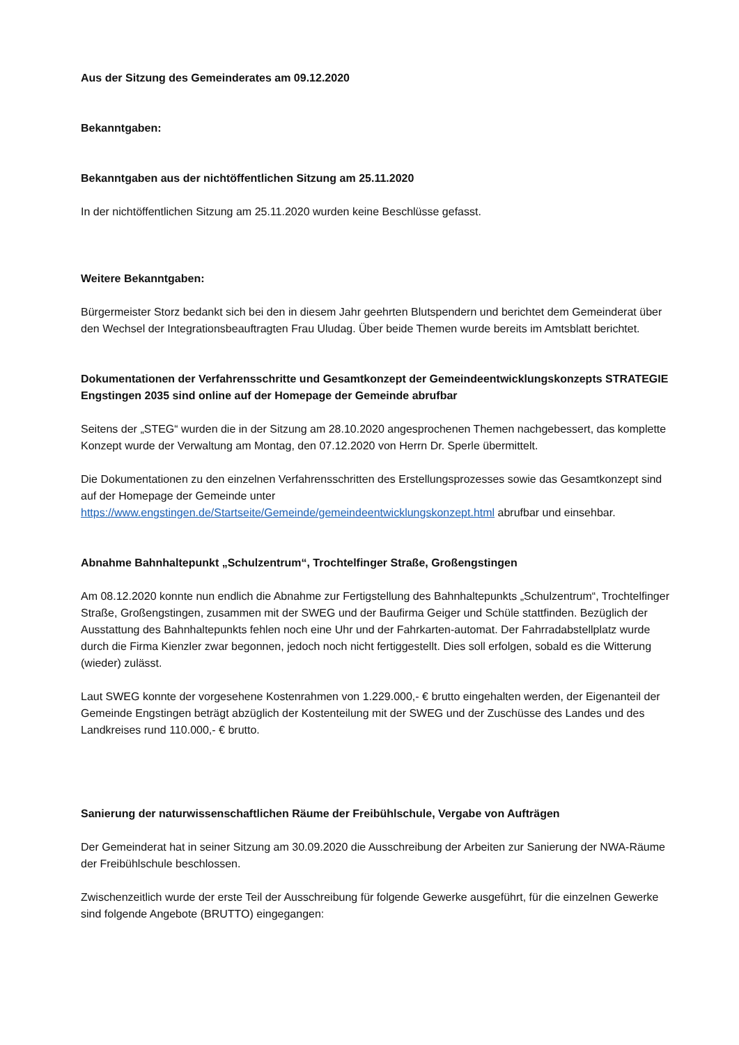Aus der Sitzung des Gemeinderates am 09.12.2020
Bekanntgaben:
Bekanntgaben aus der nichtöffentlichen Sitzung am 25.11.2020
In der nichtöffentlichen Sitzung am 25.11.2020 wurden keine Beschlüsse gefasst.
Weitere Bekanntgaben:
Bürgermeister Storz bedankt sich bei den in diesem Jahr geehrten Blutspendern und berichtet dem Gemeinderat über den Wechsel der Integrationsbeauftragten Frau Uludag. Über beide Themen wurde bereits im Amtsblatt berichtet.
Dokumentationen der Verfahrensschritte und Gesamtkonzept der Gemeindeentwicklungskonzepts STRATEGIE Engstingen 2035 sind online auf der Homepage der Gemeinde abrufbar
Seitens der „STEG“ wurden die in der Sitzung am 28.10.2020 angesprochenen Themen nachgebessert, das komplette Konzept wurde der Verwaltung am Montag, den 07.12.2020 von Herrn Dr. Sperle übermittelt.
Die Dokumentationen zu den einzelnen Verfahrensschritten des Erstellungsprozesses sowie das Gesamtkonzept sind auf der Homepage der Gemeinde unter https://www.engstingen.de/Startseite/Gemeinde/gemeindeentwicklungskonzept.html abrufbar und einsehbar.
Abnahme Bahnhaltepunkt „Schulzentrum“, Trochtelfinger Straße, Großengstingen
Am 08.12.2020 konnte nun endlich die Abnahme zur Fertigstellung des Bahnhaltepunkts „Schulzentrum“, Trochtelfinger Straße, Großengstingen, zusammen mit der SWEG und der Baufirma Geiger und Schüle stattfinden. Bezüglich der Ausstattung des Bahnhaltepunkts fehlen noch eine Uhr und der Fahrkarten-automat. Der Fahrradabstellplatz wurde durch die Firma Kienzler zwar begonnen, jedoch noch nicht fertiggestellt. Dies soll erfolgen, sobald es die Witterung (wieder) zulässt.
Laut SWEG konnte der vorgesehene Kostenrahmen von 1.229.000,- € brutto eingehalten werden, der Eigenanteil der Gemeinde Engstingen beträgt abzüglich der Kostenteilung mit der SWEG und der Zuschüsse des Landes und des Landkreises rund 110.000,- € brutto.
Sanierung der naturwissenschaftlichen Räume der Freibühlschule, Vergabe von Aufträgen
Der Gemeinderat hat in seiner Sitzung am 30.09.2020 die Ausschreibung der Arbeiten zur Sanierung der NWA-Räume der Freibühlschule beschlossen.
Zwischenzeitlich wurde der erste Teil der Ausschreibung für folgende Gewerke ausgeführt, für die einzelnen Gewerke sind folgende Angebote (BRUTTO) eingegangen: